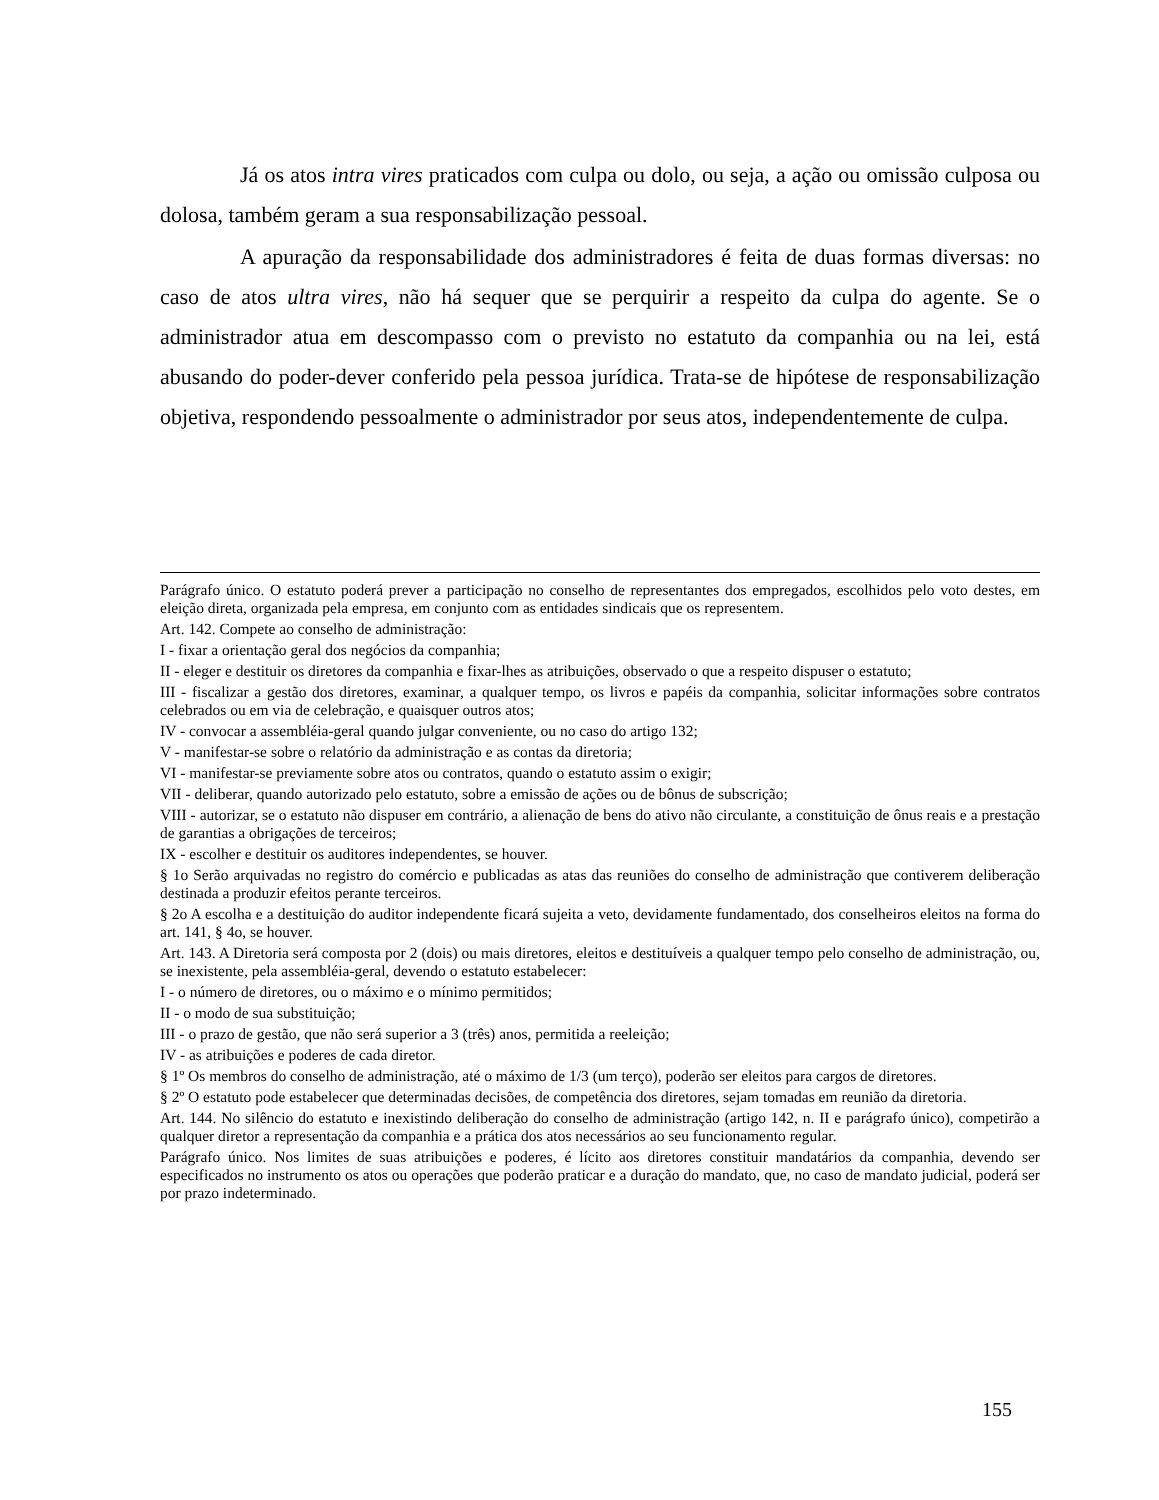Já os atos intra vires praticados com culpa ou dolo, ou seja, a ação ou omissão culposa ou dolosa, também geram a sua responsabilização pessoal.
A apuração da responsabilidade dos administradores é feita de duas formas diversas: no caso de atos ultra vires, não há sequer que se perquirir a respeito da culpa do agente. Se o administrador atua em descompasso com o previsto no estatuto da companhia ou na lei, está abusando do poder-dever conferido pela pessoa jurídica. Trata-se de hipótese de responsabilização objetiva, respondendo pessoalmente o administrador por seus atos, independentemente de culpa.
Parágrafo único. O estatuto poderá prever a participação no conselho de representantes dos empregados, escolhidos pelo voto destes, em eleição direta, organizada pela empresa, em conjunto com as entidades sindicais que os representem.
Art. 142. Compete ao conselho de administração:
I - fixar a orientação geral dos negócios da companhia;
II - eleger e destituir os diretores da companhia e fixar-lhes as atribuições, observado o que a respeito dispuser o estatuto;
III - fiscalizar a gestão dos diretores, examinar, a qualquer tempo, os livros e papéis da companhia, solicitar informações sobre contratos celebrados ou em via de celebração, e quaisquer outros atos;
IV - convocar a assembléia-geral quando julgar conveniente, ou no caso do artigo 132;
V - manifestar-se sobre o relatório da administração e as contas da diretoria;
VI - manifestar-se previamente sobre atos ou contratos, quando o estatuto assim o exigir;
VII - deliberar, quando autorizado pelo estatuto, sobre a emissão de ações ou de bônus de subscrição;
VIII - autorizar, se o estatuto não dispuser em contrário, a alienação de bens do ativo não circulante, a constituição de ônus reais e a prestação de garantias a obrigações de terceiros;
IX - escolher e destituir os auditores independentes, se houver.
§ 1o Serão arquivadas no registro do comércio e publicadas as atas das reuniões do conselho de administração que contiverem deliberação destinada a produzir efeitos perante terceiros.
§ 2o A escolha e a destituição do auditor independente ficará sujeita a veto, devidamente fundamentado, dos conselheiros eleitos na forma do art. 141, § 4o, se houver.
Art. 143. A Diretoria será composta por 2 (dois) ou mais diretores, eleitos e destituíveis a qualquer tempo pelo conselho de administração, ou, se inexistente, pela assembléia-geral, devendo o estatuto estabelecer:
I - o número de diretores, ou o máximo e o mínimo permitidos;
II - o modo de sua substituição;
III - o prazo de gestão, que não será superior a 3 (três) anos, permitida a reeleição;
IV - as atribuições e poderes de cada diretor.
§ 1º Os membros do conselho de administração, até o máximo de 1/3 (um terço), poderão ser eleitos para cargos de diretores.
§ 2º O estatuto pode estabelecer que determinadas decisões, de competência dos diretores, sejam tomadas em reunião da diretoria.
Art. 144. No silêncio do estatuto e inexistindo deliberação do conselho de administração (artigo 142, n. II e parágrafo único), competirão a qualquer diretor a representação da companhia e a prática dos atos necessários ao seu funcionamento regular.
Parágrafo único. Nos limites de suas atribuições e poderes, é lícito aos diretores constituir mandatários da companhia, devendo ser especificados no instrumento os atos ou operações que poderão praticar e a duração do mandato, que, no caso de mandato judicial, poderá ser por prazo indeterminado.
155